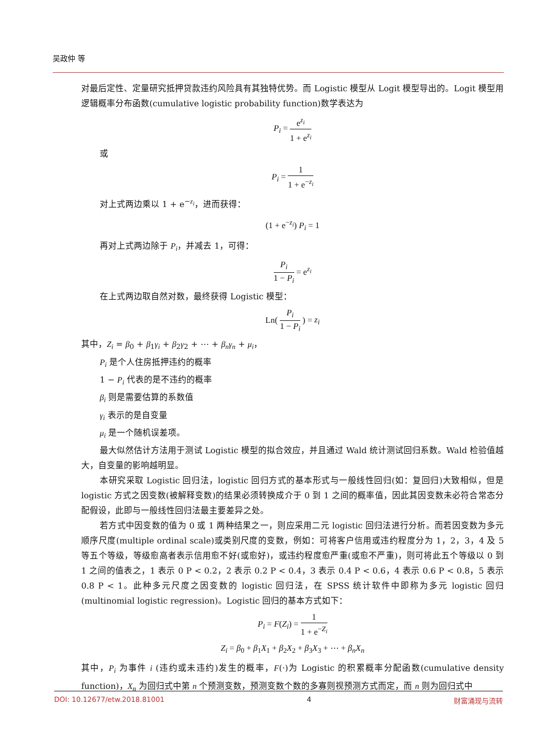吴政仲 等
对最后定性、定量研究抵押贷款违约风险具有其独特优势。而 Logistic 模型从 Logit 模型导出的。Logit 模型用逻辑概率分布函数(cumulative logistic probability function)数学表达为
P<sub>i</sub> = e<sup>z<sub>i</sub></sup> 1 + e<sup>z<sub>i</sub></sup>
或
P<sub>i</sub> = 1 1 + e<sup>−z<sub>i</sub></sup>
对上式两边乘以 1 + e<sup>−z<sub>i</sub></sup>，进而获得：
(1 + e<sup>−z<sub>i</sub></sup>) P<sub>i</sub> = 1
再对上式两边除于 P<sub>i</sub>，并减去 1，可得：
P<sub>i</sub> 1 − P<sub>i</sub> = e<sup>z<sub>i</sub></sup>
在上式两边取自然对数，最终获得 Logistic 模型：
Ln( P<sub>i</sub> 1 − P<sub>i</sub> ) = z<sub>i</sub>
其中，Z<sub>i</sub> = β<sub>0</sub> + β<sub>1</sub>γ<sub>i</sub> + β<sub>2</sub>γ<sub>2</sub> + ⋯ + β<sub>n</sub>γ<sub>n</sub> + μ<sub>i</sub>，
P<sub>i</sub> 是个人住房抵押违约的概率
1 − P<sub>i</sub> 代表的是不违约的概率
β<sub>i</sub> 则是需要估算的系数值
γ<sub>i</sub> 表示的是自变量
μ<sub>i</sub> 是一个随机误差项。
最大似然估计方法用于测试 Logistic 模型的拟合效应，并且通过 Wald 统计测试回归系数。Wald 检验值越大，自变量的影响越明显。
本研究采取 Logistic 回归法，logistic 回归方式的基本形式与一般线性回归(如：复回归)大致相似，但是 logistic 方式之因变数(被解释变数)的结果必须转换成介于 0 到 1 之间的概率值，因此其因变数未必符合常态分配假设，此即与一般线性回归法最主要差异之处。
若方式中因变数的值为 0 或 1 两种结果之一，则应采用二元 logistic 回归法进行分析。而若因变数为多元顺序尺度(multiple ordinal scale)或类别尺度的变数，例如：可将客户信用或违约程度分为 1，2，3，4 及 5 等五个等级，等级愈高者表示信用愈不好(或愈好)，或违约程度愈严重(或愈不严重)，则可将此五个等级以 0 到 1 之间的值表之，1 表示 0 P < 0.2，2 表示 0.2 P < 0.4，3 表示 0.4 P < 0.6，4 表示 0.6 P < 0.8，5 表示 0.8 P < 1。此种多元尺度之因变数的 logistic 回归法，在 SPSS 统计软件中即称为多元 logistic 回归(multinomial logistic regression)。Logistic 回归的基本方式如下：
P<sub>i</sub> = F(Z<sub>i</sub>) = 1 1 + e<sup>−Z<sub>i</sub></sup>
Z<sub>i</sub> = β<sub>0</sub> + β<sub>1</sub>X<sub>1</sub> + β<sub>2</sub>X<sub>2</sub> + β<sub>3</sub>X<sub>3</sub> + ⋯ + β<sub>n</sub>X<sub>n</sub>
其中，P<sub>i</sub> 为事件 i (违约或未违约)发生的概率，F(·)为 Logistic 的积累概率分配函数(cumulative density function)，X<sub>n</sub> 为回归式中第 n 个预测变数，预测变数个数的多寡则视预测方式而定，而 n 则为回归式中
DOI: 10.12677/etw.2018.81001 4 财富涌现与流转